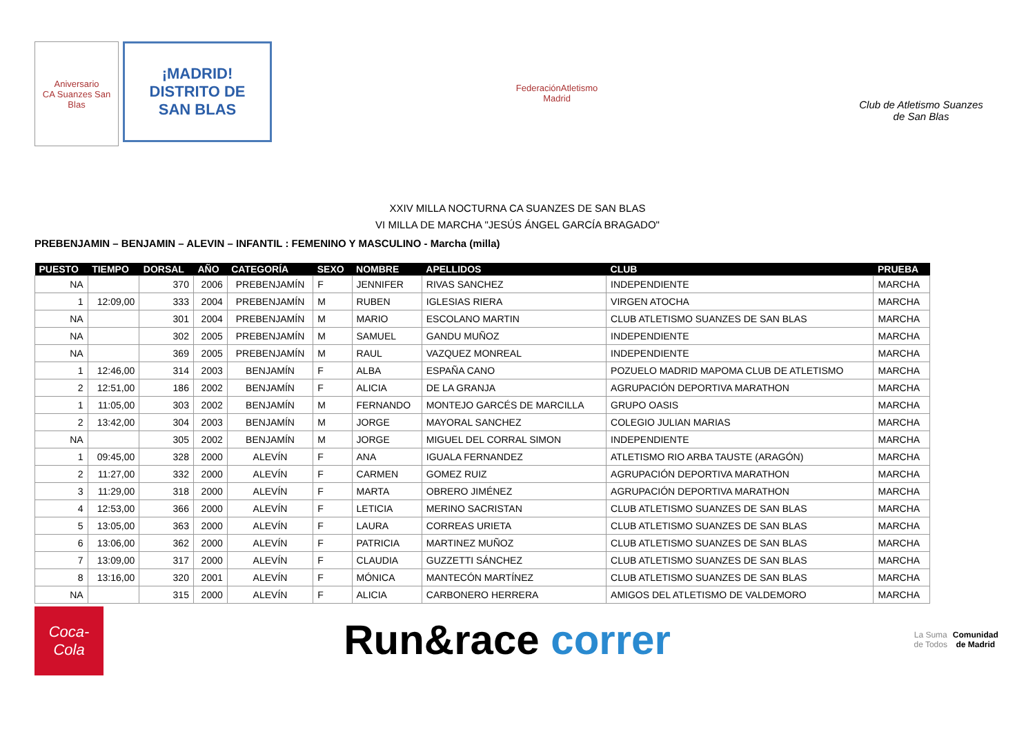Aniversario
CA Suanzes San Blas
¡MADRID!
DISTRITO DE
SAN BLAS
FederaciónAtletismo
Madrid
Club de Atletismo Suanzes
de San Blas
XXIV MILLA NOCTURNA CA SUANZES DE SAN BLAS
VI MILLA DE MARCHA "JESÚS ÁNGEL GARCÍA BRAGADO"
PREBENJAMIN – BENJAMIN – ALEVIN – INFANTIL : FEMENINO Y MASCULINO - Marcha (milla)
| PUESTO | TIEMPO | DORSAL | AÑO | CATEGORÍA | SEXO | NOMBRE | APELLIDOS | CLUB | PRUEBA |
| --- | --- | --- | --- | --- | --- | --- | --- | --- | --- |
| NA | | 370 | 2006 | PREBENJAMÍN | F | JENNIFER | RIVAS SANCHEZ | INDEPENDIENTE | MARCHA |
| 1 | 12:09,00 | 333 | 2004 | PREBENJAMÍN | M | RUBEN | IGLESIAS RIERA | VIRGEN ATOCHA | MARCHA |
| NA | | 301 | 2004 | PREBENJAMÍN | M | MARIO | ESCOLANO MARTIN | CLUB ATLETISMO SUANZES DE SAN BLAS | MARCHA |
| NA | | 302 | 2005 | PREBENJAMÍN | M | SAMUEL | GANDU MUÑOZ | INDEPENDIENTE | MARCHA |
| NA | | 369 | 2005 | PREBENJAMÍN | M | RAUL | VAZQUEZ MONREAL | INDEPENDIENTE | MARCHA |
| 1 | 12:46,00 | 314 | 2003 | BENJAMÍN | F | ALBA | ESPAÑA CANO | POZUELO MADRID MAPOMA CLUB DE ATLETISMO | MARCHA |
| 2 | 12:51,00 | 186 | 2002 | BENJAMÍN | F | ALICIA | DE LA GRANJA | AGRUPACIÓN DEPORTIVA MARATHON | MARCHA |
| 1 | 11:05,00 | 303 | 2002 | BENJAMÍN | M | FERNANDO | MONTEJO GARCÉS DE MARCILLA | GRUPO OASIS | MARCHA |
| 2 | 13:42,00 | 304 | 2003 | BENJAMÍN | M | JORGE | MAYORAL SANCHEZ | COLEGIO JULIAN MARIAS | MARCHA |
| NA | | 305 | 2002 | BENJAMÍN | M | JORGE | MIGUEL DEL CORRAL SIMON | INDEPENDIENTE | MARCHA |
| 1 | 09:45,00 | 328 | 2000 | ALEVÍN | F | ANA | IGUALA FERNANDEZ | ATLETISMO RIO ARBA TAUSTE (ARAGÓN) | MARCHA |
| 2 | 11:27,00 | 332 | 2000 | ALEVÍN | F | CARMEN | GOMEZ RUIZ | AGRUPACIÓN DEPORTIVA MARATHON | MARCHA |
| 3 | 11:29,00 | 318 | 2000 | ALEVÍN | F | MARTA | OBRERO JIMÉNEZ | AGRUPACIÓN DEPORTIVA MARATHON | MARCHA |
| 4 | 12:53,00 | 366 | 2000 | ALEVÍN | F | LETICIA | MERINO SACRISTAN | CLUB ATLETISMO SUANZES DE SAN BLAS | MARCHA |
| 5 | 13:05,00 | 363 | 2000 | ALEVÍN | F | LAURA | CORREAS URIETA | CLUB ATLETISMO SUANZES DE SAN BLAS | MARCHA |
| 6 | 13:06,00 | 362 | 2000 | ALEVÍN | F | PATRICIA | MARTINEZ MUÑOZ | CLUB ATLETISMO SUANZES DE SAN BLAS | MARCHA |
| 7 | 13:09,00 | 317 | 2000 | ALEVÍN | F | CLAUDIA | GUZZETTI SÁNCHEZ | CLUB ATLETISMO SUANZES DE SAN BLAS | MARCHA |
| 8 | 13:16,00 | 320 | 2001 | ALEVÍN | F | MÓNICA | MANTECÓN MARTÍNEZ | CLUB ATLETISMO SUANZES DE SAN BLAS | MARCHA |
| NA | | 315 | 2000 | ALEVÍN | F | ALICIA | CARBONERO HERRERA | AMIGOS DEL ATLETISMO DE VALDEMORO | MARCHA |
Coca-Cola
Run&race correr
La Suma de Todos
Comunidad de Madrid